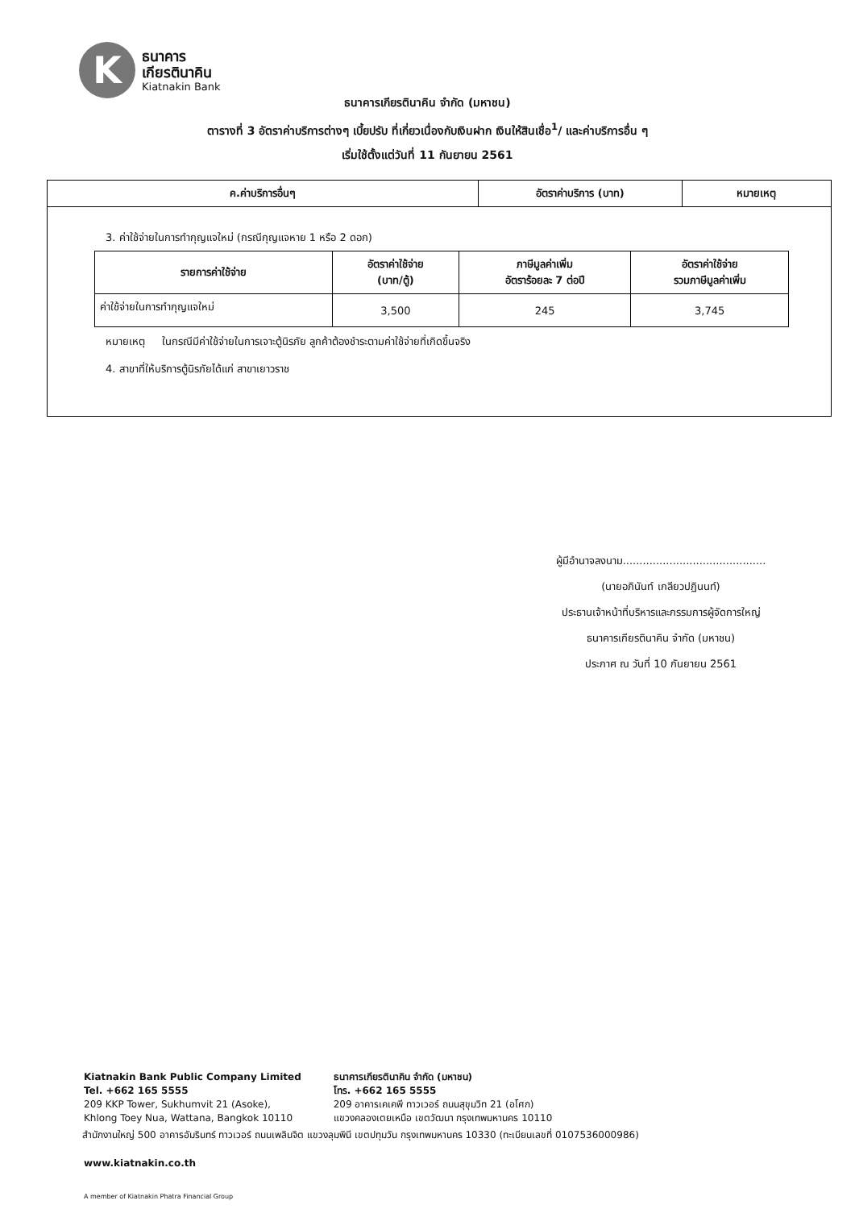K
ธนาคาร
เกียรตินาคิน
Kiatnakin Bank
ธนาคารเกียรตินาคิน จำกัด (มหาชน)
ตารางที่ 3 อัตราค่าบริการต่างๆ เบี้ยปรับ ที่เกี่ยวเนื่องกับเงินฝาก เงินให้สินเชื่อ<sup>1</sup>/ และค่าบริการอื่น ๆ
เริ่มใช้ตั้งแต่วันที่ 11 กันยายน 2561
| ค.ค่าบริการอื่นๆ | อัตราค่าบริการ (บาท) | หมายเหตุ |
| --- | --- | --- |
3. ค่าใช้จ่ายในการทำกุญแจใหม่ (กรณีกุญแจหาย 1 หรือ 2 ดอก)
| รายการค่าใช้จ่าย | อัตราค่าใช้จ่าย (บาท/ตู้) | ภาษีมูลค่าเพิ่ม อัตราร้อยละ 7 ต่อปี | อัตราค่าใช้จ่าย รวมภาษีมูลค่าเพิ่ม |
| --- | --- | --- | --- |
| ค่าใช้จ่ายในการทำกุญแจใหม่ | 3,500 | 245 | 3,745 |
หมายเหตุ ในกรณีมีค่าใช้จ่ายในการเจาะตู้นิรภัย ลูกค้าต้องชำระตามค่าใช้จ่ายที่เกิดขึ้นจริง
4. สาขาที่ให้บริการตู้นิรภัยได้แก่ สาขาเยาวราช
ผู้มีอำนาจลงนาม...........................................
(นายอภินันท์ เกลียวปฏินนท์)
ประธานเจ้าหน้าที่บริหารและกรรมการผู้จัดการใหญ่
ธนาคารเกียรตินาคิน จำกัด (มหาชน)
ประกาศ ณ วันที่ 10 กันยายน 2561
Kiatnakin Bank Public Company Limited
Tel. +662 165 5555
209 KKP Tower, Sukhumvit 21 (Asoke),
Khlong Toey Nua, Wattana, Bangkok 10110
ธนาคารเกียรตินาคิน จำกัด (มหาชน)
โทร. +662 165 5555
209 อาคารเคเคพี ทาวเวอร์ ถนนสุขุมวิท 21 (อโศก)
แขวงคลองเตยเหนือ เขตวัฒนา กรุงเทพมหานคร 10110
สำนักงานใหญ่ 500 อาคารอัมรินทร์ ทาวเวอร์ ถนนเพลินจิต แขวงลุมพินี เขตปทุมวัน กรุงเทพมหานคร 10330 (ทะเบียนเลขที่ 0107536000986)
www.kiatnakin.co.th
A member of Kiatnakin Phatra Financial Group